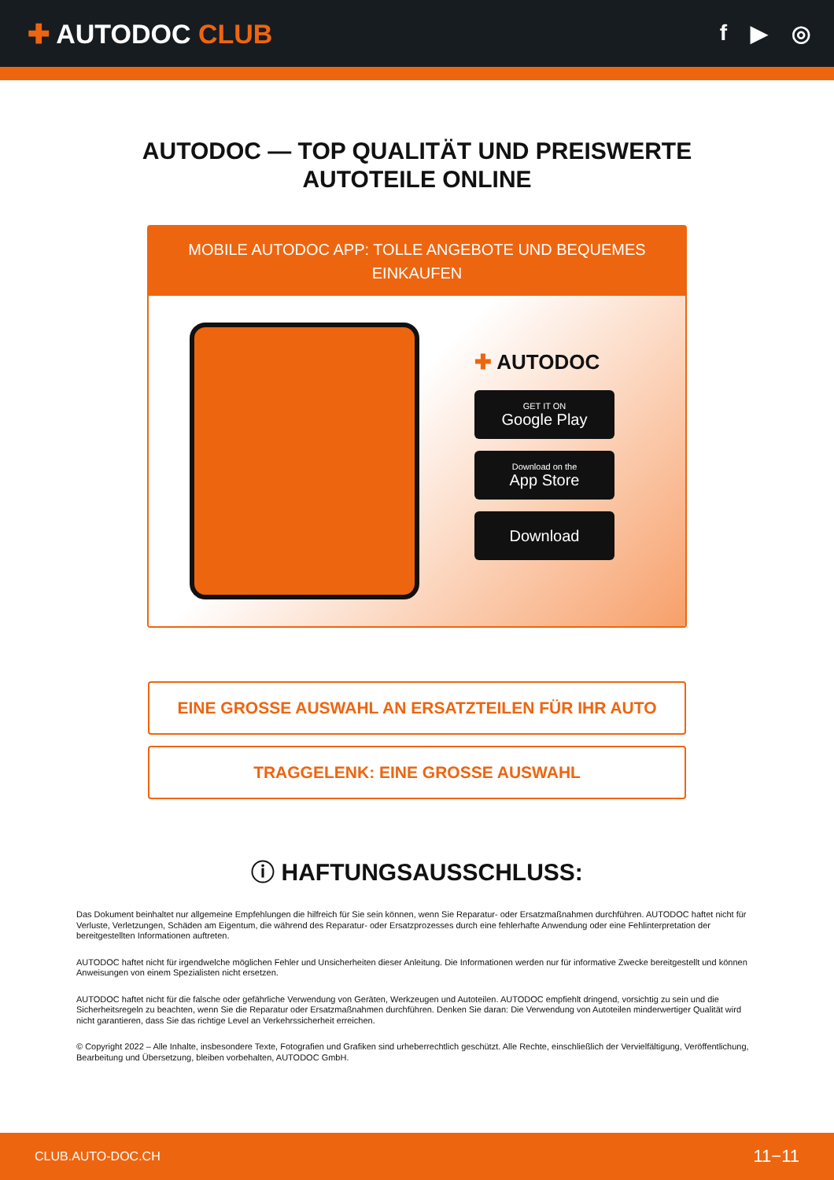✚ AUTODOC CLUB
f ▶ ◎
AUTODOC — TOP QUALITÄT UND PREISWERTE
AUTOTEILE ONLINE
MOBILE AUTODOC APP: TOLLE ANGEBOTE UND BEQUEMES EINKAUFEN
✚ AUTODOC
GET IT ON
Google Play
Download on the
App Store
Download
EINE GROSSE AUSWAHL AN ERSATZTEILEN FÜR IHR AUTO
TRAGGELENK: EINE GROSSE AUSWAHL
ⓘ HAFTUNGSAUSSCHLUSS:
Das Dokument beinhaltet nur allgemeine Empfehlungen die hilfreich für Sie sein können, wenn Sie Reparatur- oder Ersatzmaßnahmen durchführen. AUTODOC haftet nicht für Verluste, Verletzungen, Schäden am Eigentum, die während des Reparatur- oder Ersatzprozesses durch eine fehlerhafte Anwendung oder eine Fehlinterpretation der bereitgestellten Informationen auftreten.
AUTODOC haftet nicht für irgendwelche möglichen Fehler und Unsicherheiten dieser Anleitung. Die Informationen werden nur für informative Zwecke bereitgestellt und können Anweisungen von einem Spezialisten nicht ersetzen.
AUTODOC haftet nicht für die falsche oder gefährliche Verwendung von Geräten, Werkzeugen und Autoteilen. AUTODOC empfiehlt dringend, vorsichtig zu sein und die Sicherheitsregeln zu beachten, wenn Sie die Reparatur oder Ersatzmaßnahmen durchführen. Denken Sie daran: Die Verwendung von Autoteilen minderwertiger Qualität wird nicht garantieren, dass Sie das richtige Level an Verkehrssicherheit erreichen.
© Copyright 2022 – Alle Inhalte, insbesondere Texte, Fotografien und Grafiken sind urheberrechtlich geschützt. Alle Rechte, einschließlich der Vervielfältigung, Veröffentlichung, Bearbeitung und Übersetzung, bleiben vorbehalten, AUTODOC GmbH.
CLUB.AUTO-DOC.CH 11−11